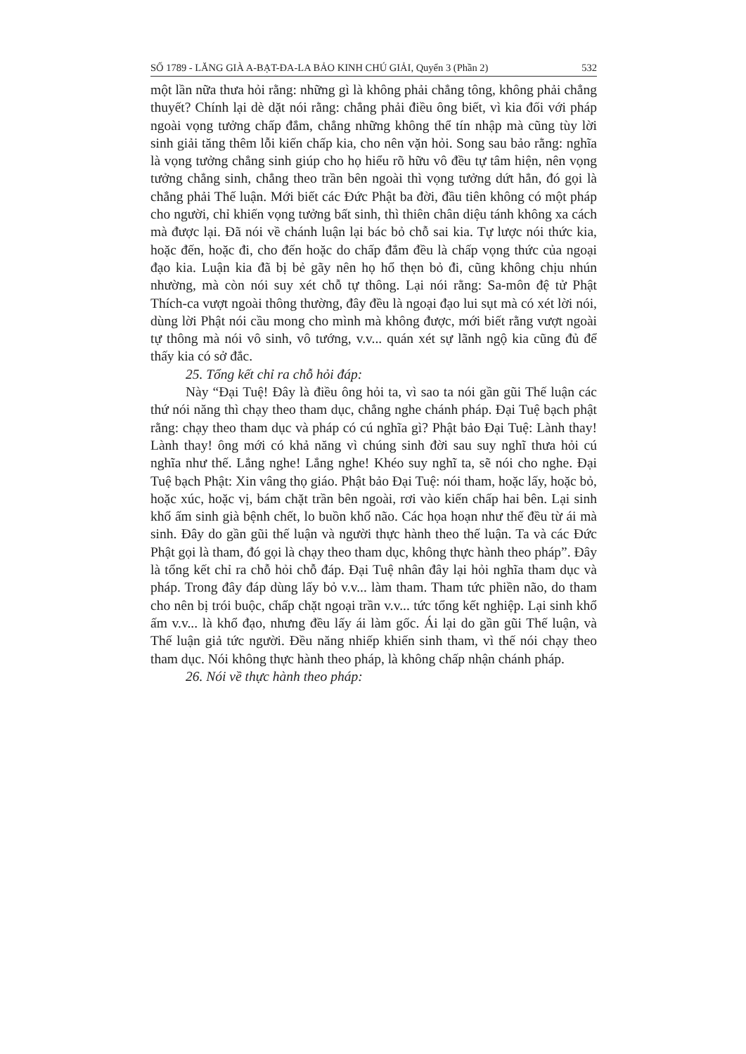SỐ 1789 - LĂNG GIÀ A-BẠT-ĐA-LA BẢO KINH CHÚ GIẢI, Quyển 3 (Phần 2) 532
một lần nữa thưa hỏi rằng: những gì là không phải chẳng tông, không phải chẳng thuyết? Chính lại dè dặt nói rằng: chẳng phải điều ông biết, vì kia đối với pháp ngoài vọng tưởng chấp đắm, chẳng những không thể tín nhập mà cũng tùy lời sinh giải tăng thêm lỗi kiến chấp kia, cho nên vặn hỏi. Song sau bảo rằng: nghĩa là vọng tưởng chẳng sinh giúp cho họ hiểu rõ hữu vô đều tự tâm hiện, nên vọng tưởng chẳng sinh, chẳng theo trần bên ngoài thì vọng tưởng dứt hẳn, đó gọi là chẳng phải Thế luận. Mới biết các Đức Phật ba đời, đầu tiên không có một pháp cho người, chỉ khiến vọng tưởng bất sinh, thì thiên chân diệu tánh không xa cách mà được lại. Đã nói về chánh luận lại bác bỏ chỗ sai kia. Tự lược nói thức kia, hoặc đến, hoặc đi, cho đến hoặc do chấp đắm đều là chấp vọng thức của ngoại đạo kia. Luận kia đã bị bẻ gãy nên họ hổ thẹn bỏ đi, cũng không chịu nhún nhường, mà còn nói suy xét chỗ tự thông. Lại nói rằng: Sa-môn đệ tử Phật Thích-ca vượt ngoài thông thường, đây đều là ngoại đạo lui sụt mà có xét lời nói, dùng lời Phật nói cầu mong cho mình mà không được, mới biết rằng vượt ngoài tự thông mà nói vô sinh, vô tướng, v.v... quán xét sự lãnh ngộ kia cũng đủ để thấy kia có sở đắc.
25. Tổng kết chỉ ra chỗ hỏi đáp:
Này “Đại Tuệ! Đây là điều ông hỏi ta, vì sao ta nói gần gũi Thế luận các thứ nói năng thì chạy theo tham dục, chẳng nghe chánh pháp. Đại Tuệ bạch phật rằng: chạy theo tham dục và pháp có cú nghĩa gì? Phật bảo Đại Tuệ: Lành thay! Lành thay! ông mới có khả năng vì chúng sinh đời sau suy nghĩ thưa hỏi cú nghĩa như thế. Lắng nghe! Lắng nghe! Khéo suy nghĩ ta, sẽ nói cho nghe. Đại Tuệ bạch Phật: Xin vâng thọ giáo. Phật bảo Đại Tuệ: nói tham, hoặc lấy, hoặc bỏ, hoặc xúc, hoặc vị, bám chặt trần bên ngoài, rơi vào kiến chấp hai bên. Lại sinh khổ ấm sinh già bệnh chết, lo buồn khổ não. Các họa hoạn như thế đều từ ái mà sinh. Đây do gần gũi thế luận và người thực hành theo thế luận. Ta và các Đức Phật gọi là tham, đó gọi là chạy theo tham dục, không thực hành theo pháp”. Đây là tổng kết chỉ ra chỗ hỏi chỗ đáp. Đại Tuệ nhân đây lại hỏi nghĩa tham dục và pháp. Trong đây đáp dùng lấy bỏ v.v... làm tham. Tham tức phiền não, do tham cho nên bị trói buộc, chấp chặt ngoại trần v.v... tức tổng kết nghiệp. Lại sinh khổ ấm v.v... là khổ đạo, nhưng đều lấy ái làm gốc. Ái lại do gần gũi Thế luận, và Thế luận giả tức người. Đều năng nhiếp khiến sinh tham, vì thế nói chạy theo tham dục. Nói không thực hành theo pháp, là không chấp nhận chánh pháp.
26. Nói về thực hành theo pháp: